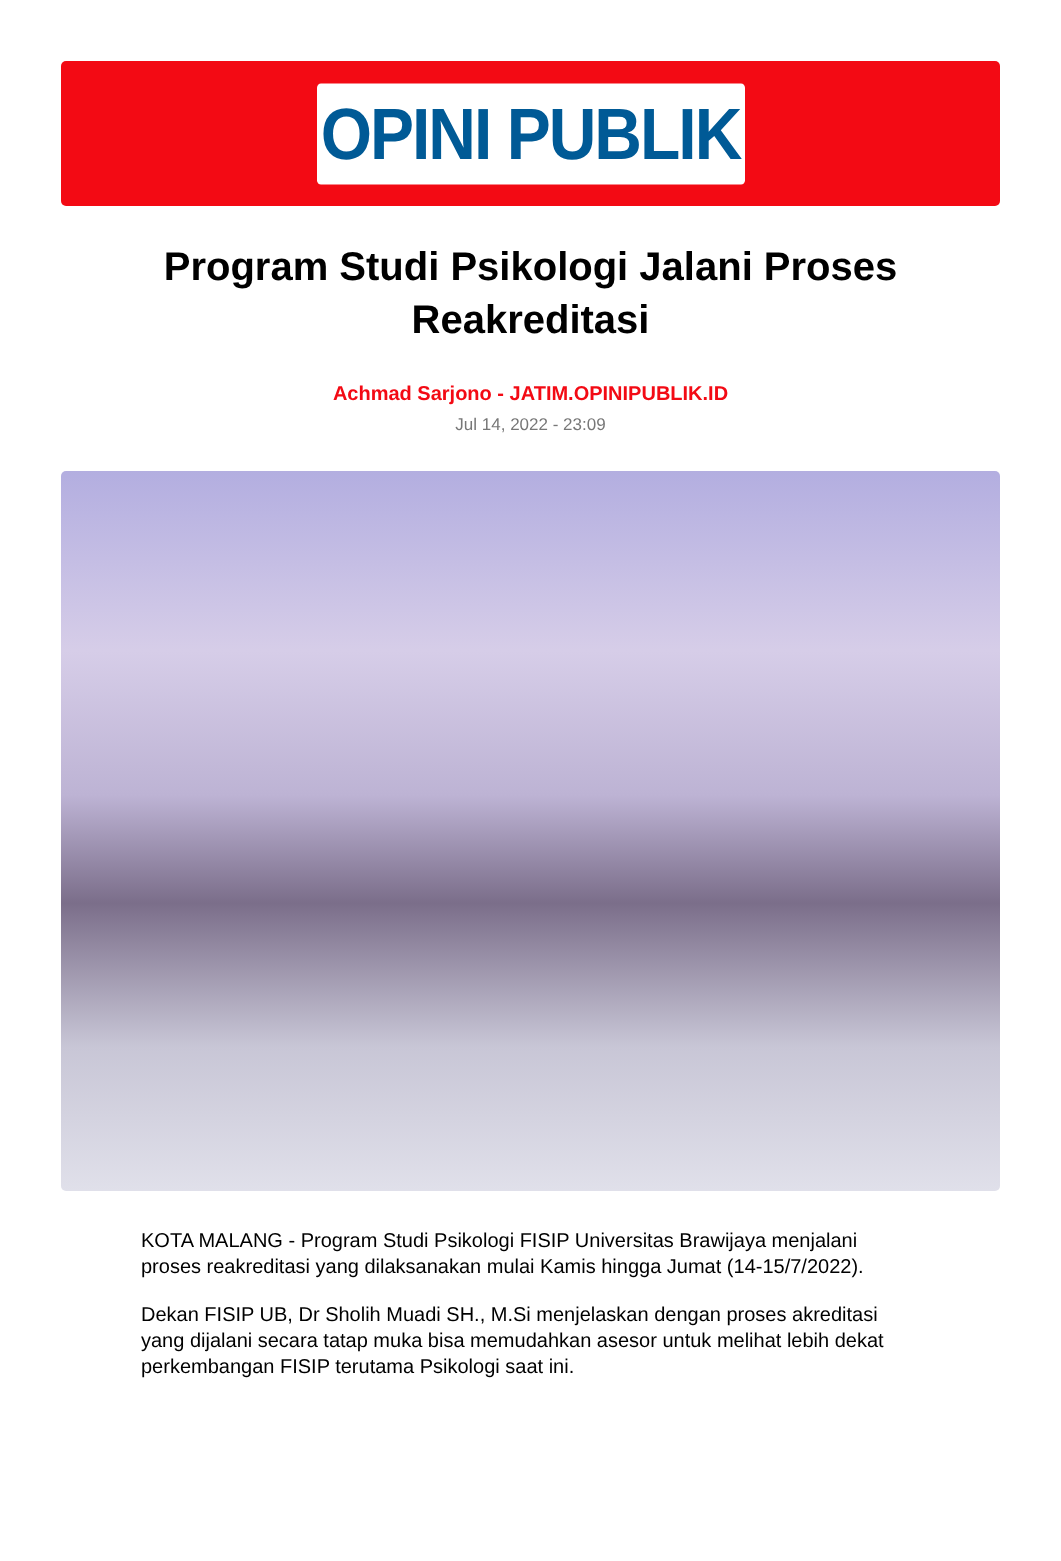OPINI PUBLIK
Program Studi Psikologi Jalani Proses Reakreditasi
Achmad Sarjono - JATIM.OPINIPUBLIK.ID
Jul 14, 2022 - 23:09
KOTA MALANG - Program Studi Psikologi FISIP Universitas Brawijaya menjalani proses reakreditasi yang dilaksanakan mulai Kamis hingga Jumat (14-15/7/2022).
Dekan FISIP UB, Dr Sholih Muadi SH., M.Si menjelaskan dengan proses akreditasi yang dijalani secara tatap muka bisa memudahkan asesor untuk melihat lebih dekat perkembangan FISIP terutama Psikologi saat ini.